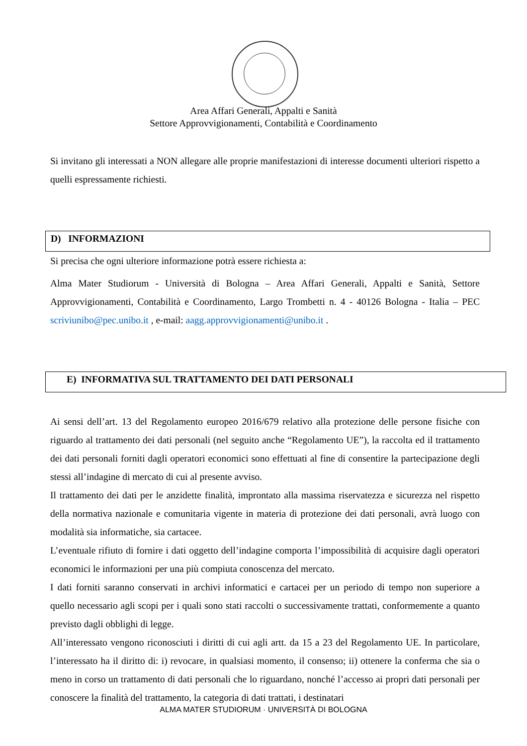Area Affari Generali, Appalti e Sanità
Settore Approvvigionamenti, Contabilità e Coordinamento
Si invitano gli interessati a NON allegare alle proprie manifestazioni di interesse documenti ulteriori rispetto a quelli espressamente richiesti.
D) INFORMAZIONI
Si precisa che ogni ulteriore informazione potrà essere richiesta a:
Alma Mater Studiorum - Università di Bologna – Area Affari Generali, Appalti e Sanità, Settore Approvvigionamenti, Contabilità e Coordinamento, Largo Trombetti n. 4 - 40126 Bologna - Italia – PEC scriviunibo@pec.unibo.it , e-mail: aagg.approvvigionamenti@unibo.it .
E) INFORMATIVA SUL TRATTAMENTO DEI DATI PERSONALI
Ai sensi dell’art. 13 del Regolamento europeo 2016/679 relativo alla protezione delle persone fisiche con riguardo al trattamento dei dati personali (nel seguito anche “Regolamento UE”), la raccolta ed il trattamento dei dati personali forniti dagli operatori economici sono effettuati al fine di consentire la partecipazione degli stessi all’indagine di mercato di cui al presente avviso.
Il trattamento dei dati per le anzidette finalità, improntato alla massima riservatezza e sicurezza nel rispetto della normativa nazionale e comunitaria vigente in materia di protezione dei dati personali, avrà luogo con modalità sia informatiche, sia cartacee.
L’eventuale rifiuto di fornire i dati oggetto dell’indagine comporta l’impossibilità di acquisire dagli operatori economici le informazioni per una più compiuta conoscenza del mercato.
I dati forniti saranno conservati in archivi informatici e cartacei per un periodo di tempo non superiore a quello necessario agli scopi per i quali sono stati raccolti o successivamente trattati, conformemente a quanto previsto dagli obblighi di legge.
All’interessato vengono riconosciuti i diritti di cui agli artt. da 15 a 23 del Regolamento UE. In particolare, l’interessato ha il diritto di: i) revocare, in qualsiasi momento, il consenso; ii) ottenere la conferma che sia o meno in corso un trattamento di dati personali che lo riguardano, nonché l’accesso ai propri dati personali per conoscere la finalità del trattamento, la categoria di dati trattati, i destinatari
ALMA MATER STUDIORUM · UNIVERSITÀ DI BOLOGNA